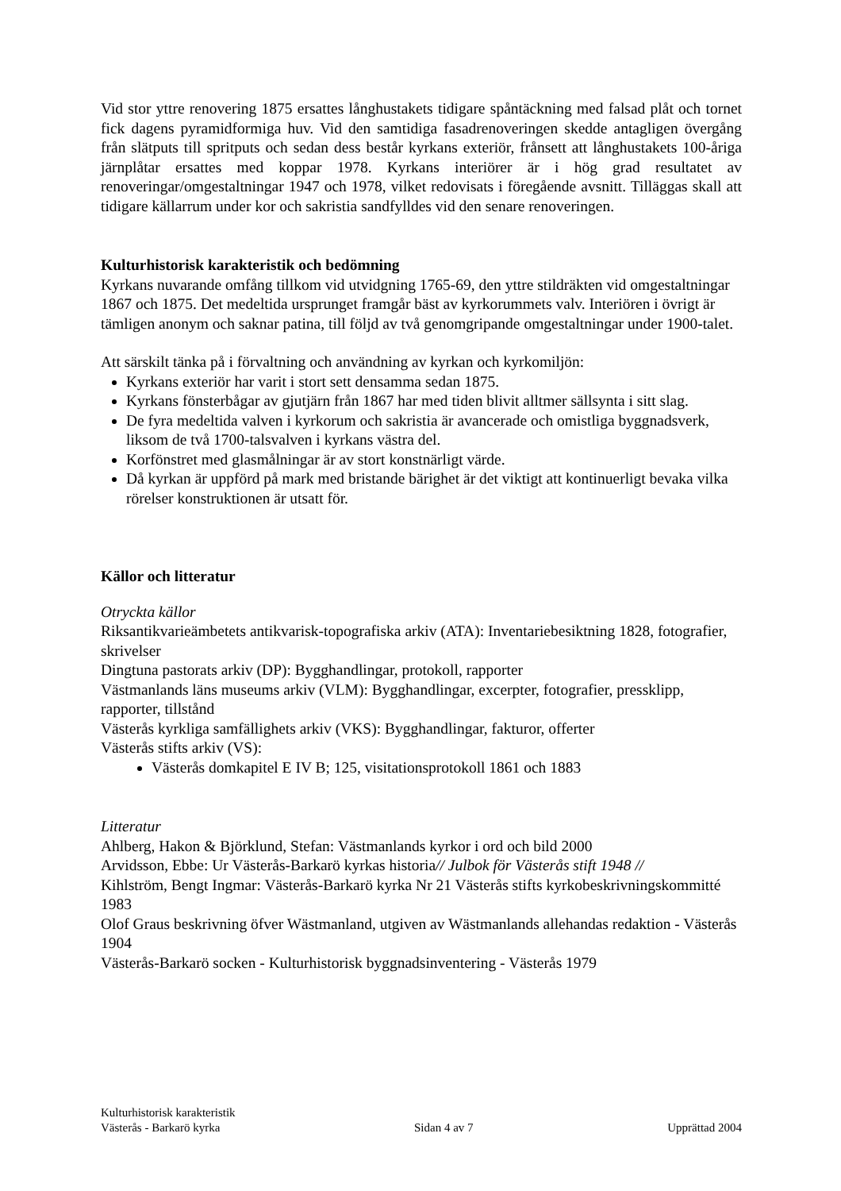Vid stor yttre renovering 1875 ersattes långhustakets tidigare spåntäckning med falsad plåt och tornet fick dagens pyramidformiga huv. Vid den samtidiga fasadrenoveringen skedde antagligen övergång från slätputs till spritputs och sedan dess består kyrkans exteriör, frånsett att långhustakets 100-åriga järnplåtar ersattes med koppar 1978. Kyrkans interiörer är i hög grad resultatet av renoveringar/omgestaltningar 1947 och 1978, vilket redovisats i föregående avsnitt. Tilläggas skall att tidigare källarrum under kor och sakristia sandfylldes vid den senare renoveringen.
Kulturhistorisk karakteristik och bedömning
Kyrkans nuvarande omfång tillkom vid utvidgning 1765-69, den yttre stildräkten vid omgestaltningar 1867 och 1875. Det medeltida ursprunget framgår bäst av kyrkorummets valv. Interiören i övrigt är tämligen anonym och saknar patina, till följd av två genomgripande omgestaltningar under 1900-talet.
Att särskilt tänka på i förvaltning och användning av kyrkan och kyrkomiljön:
Kyrkans exteriör har varit i stort sett densamma sedan 1875.
Kyrkans fönsterbågar av gjutjärn från 1867 har med tiden blivit alltmer sällsynta i sitt slag.
De fyra medeltida valven i kyrkorum och sakristia är avancerade och omistliga byggnadsverk, liksom de två 1700-talsvalven i kyrkans västra del.
Korfönstret med glasmålningar är av stort konstnärligt värde.
Då kyrkan är uppförd på mark med bristande bärighet är det viktigt att kontinuerligt bevaka vilka rörelser konstruktionen är utsatt för.
Källor och litteratur
Otryckta källor
Riksantikvarieämbetets antikvarisk-topografiska arkiv (ATA): Inventariebesiktning 1828, fotografier, skrivelser
Dingtuna pastorats arkiv (DP): Bygghandlingar, protokoll, rapporter
Västmanlands läns museums arkiv (VLM): Bygghandlingar, excerpter, fotografier, pressklipp, rapporter, tillstånd
Västerås kyrkliga samfällighets arkiv (VKS): Bygghandlingar, fakturor, offerter
Västerås stifts arkiv (VS):
Västerås domkapitel E IV B; 125, visitationsprotokoll 1861 och 1883
Litteratur
Ahlberg, Hakon & Björklund, Stefan: Västmanlands kyrkor i ord och bild 2000
Arvidsson, Ebbe: Ur Västerås-Barkarö kyrkas historia// Julbok för Västerås stift 1948 //
Kihlström, Bengt Ingmar: Västerås-Barkarö kyrka Nr 21 Västerås stifts kyrkobeskrivningskommitté 1983
Olof Graus beskrivning öfver Wästmanland, utgiven av Wästmanlands allehandas redaktion - Västerås 1904
Västerås-Barkarö socken - Kulturhistorisk byggnadsinventering - Västerås 1979
Kulturhistorisk karakteristik
Västerås - Barkarö kyrka Sidan 4 av 7 Upprättad 2004